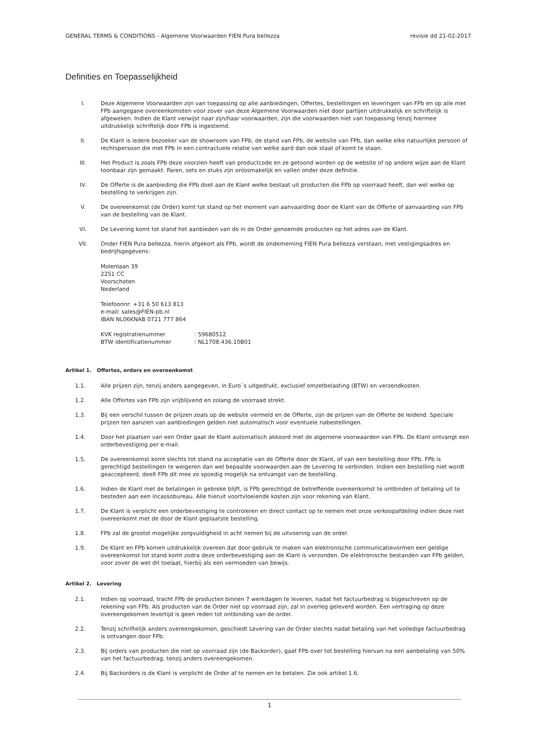GENERAL TERMS & CONDITIONS - Algemene Voorwaarden FIEN Pura bellezza revisie dd 21-02-2017
Definities en Toepasselijkheid
I. Deze Algemene Voorwaarden zijn van toepassing op alle aanbiedingen, Offertes, bestellingen en leveringen van FPb en op alle met FPb aangegane overeenkomsten voor zover van deze Algemene Voorwaarden niet door partijen uitdrukkelijk en schriftelijk is afgeweken. Indien de Klant verwijst naar zijn/haar voorwaarden, zijn die voorwaarden niet van toepassing tenzij hiermee uitdrukkelijk schriftelijk door FPb is ingestemd.
II. De Klant is iedere bezoeker van de showroom van FPb, de stand van FPb, de website van FPb, dan welke elke natuurlijke persoon of rechtspersoon die met FPb in een contractuele relatie van welke aard dan ook staat of komt te staan.
III. Het Product is zoals FPb deze voorzien heeft van productcode en ze getoond worden op de website of op andere wijze aan de Klant toonbaar zijn gemaakt. Paren, sets en stuks zijn onlosmakelijk en vallen onder deze definitie.
IV. De Offerte is de aanbieding die FPb doet aan de Klant welke bestaat uit producten die FPb op voorraad heeft, dan wel welke op bestelling te verkrijgen zijn.
V. De overeenkomst (de Order) komt tot stand op het moment van aanvaarding door de Klant van de Offerte of aanvaarding van FPb van de bestelling van de Klant.
VI. De Levering komt tot stand het aanbieden van de in de Order genoemde producten op het adres van de Klant.
VII. Onder FIEN Pura bellezza, hierin afgekort als FPb, wordt de onderneming FIEN Pura bellezza verstaan, met vestigingsadres en bedrijfsgegevens:
Molenlaan 39
2251 CC
Voorschoten
Nederland
Telefoonnr: +31 6 50 613 813
e-mail: sales@FIEN-pb.nl
IBAN NL06KNAB 0721 777 864
KVK registratienummer: 59680512
BTW identificatienummer: NL1708.436.10B01
Artikel 1. Offertes, orders en overeenkomst
1.1. Alle prijzen zijn, tenzij anders aangegeven, in Euro`s uitgedrukt, exclusief omzetbelasting (BTW) en verzendkosten.
1.2. Alle Offertes van FPb zijn vrijblijvend en zolang de voorraad strekt.
1.3. Bij een verschil tussen de prijzen zoals op de website vermeld en de Offerte, zijn de prijzen van de Offerte de leidend. Speciale prijzen ten aanzien van aanbiedingen gelden niet automatisch voor eventuele nabestellingen.
1.4. Door het plaatsen van een Order gaat de Klant automatisch akkoord met de algemene voorwaarden van FPb. De Klant ontvangt een orderbevestiging per e-mail.
1.5. De overeenkomst komt slechts tot stand na acceptatie van de Offerte door de Klant, of van een bestelling door FPb. FPb is gerechtigd bestellingen te weigeren dan wel bepaalde voorwaarden aan de Levering te verbinden. Indien een bestelling niet wordt geaccepteerd, deelt FPb dit mee zo spoedig mogelijk na ontvangst van de bestelling.
1.6. Indien de Klant met de betalingen in gebreke blijft, is FPb gerechtigd de betreffende overeenkomst te ontbinden of betaling uit te besteden aan een incassobureau. Alle hieruit voortvloeiende kosten zijn voor rekening van Klant.
1.7. De Klant is verplicht een orderbevestiging te controleren en direct contact op te nemen met onze verkoopafdeling indien deze niet overeenkomt met de door de Klant geplaatste bestelling.
1.8. FPb zal de grootst mogelijke zorgvuldigheid in acht nemen bij de uitvoering van de order.
1.9. De Klant en FPb komen uitdrukkelijk overeen dat door gebruik te maken van elektronische communicatievormen een geldige overeenkomst tot stand komt zodra deze orderbevestiging aan de Klant is verzonden. De elektronische bestanden van FPb gelden, voor zover de wet dit toelaat, hierbij als een vermoeden van bewijs.
Artikel 2. Levering
2.1. Indien op voorraad, tracht FPb de producten binnen 7 werkdagen te leveren, nadat het factuurbedrag is bijgeschreven op de rekening van FPb. Als producten van de Order niet op voorraad zijn, zal in overleg geleverd worden. Een vertraging op deze overeengekomen levertijd is geen reden tot ontbinding van de order.
2.2. Tenzij schriftelijk anders overeengekomen, geschiedt Levering van de Order slechts nadat betaling van het volledige factuurbedrag is ontvangen door FPb.
2.3. Bij orders van producten die niet op voorraad zijn (de Backorder), gaat FPb over tot bestelling hiervan na een aanbetaling van 50% van het factuurbedrag, tenzij anders overeengekomen.
2.4. Bij Backorders is de Klant is verplicht de Order af te nemen en te betalen. Zie ook artikel 1.6.
1